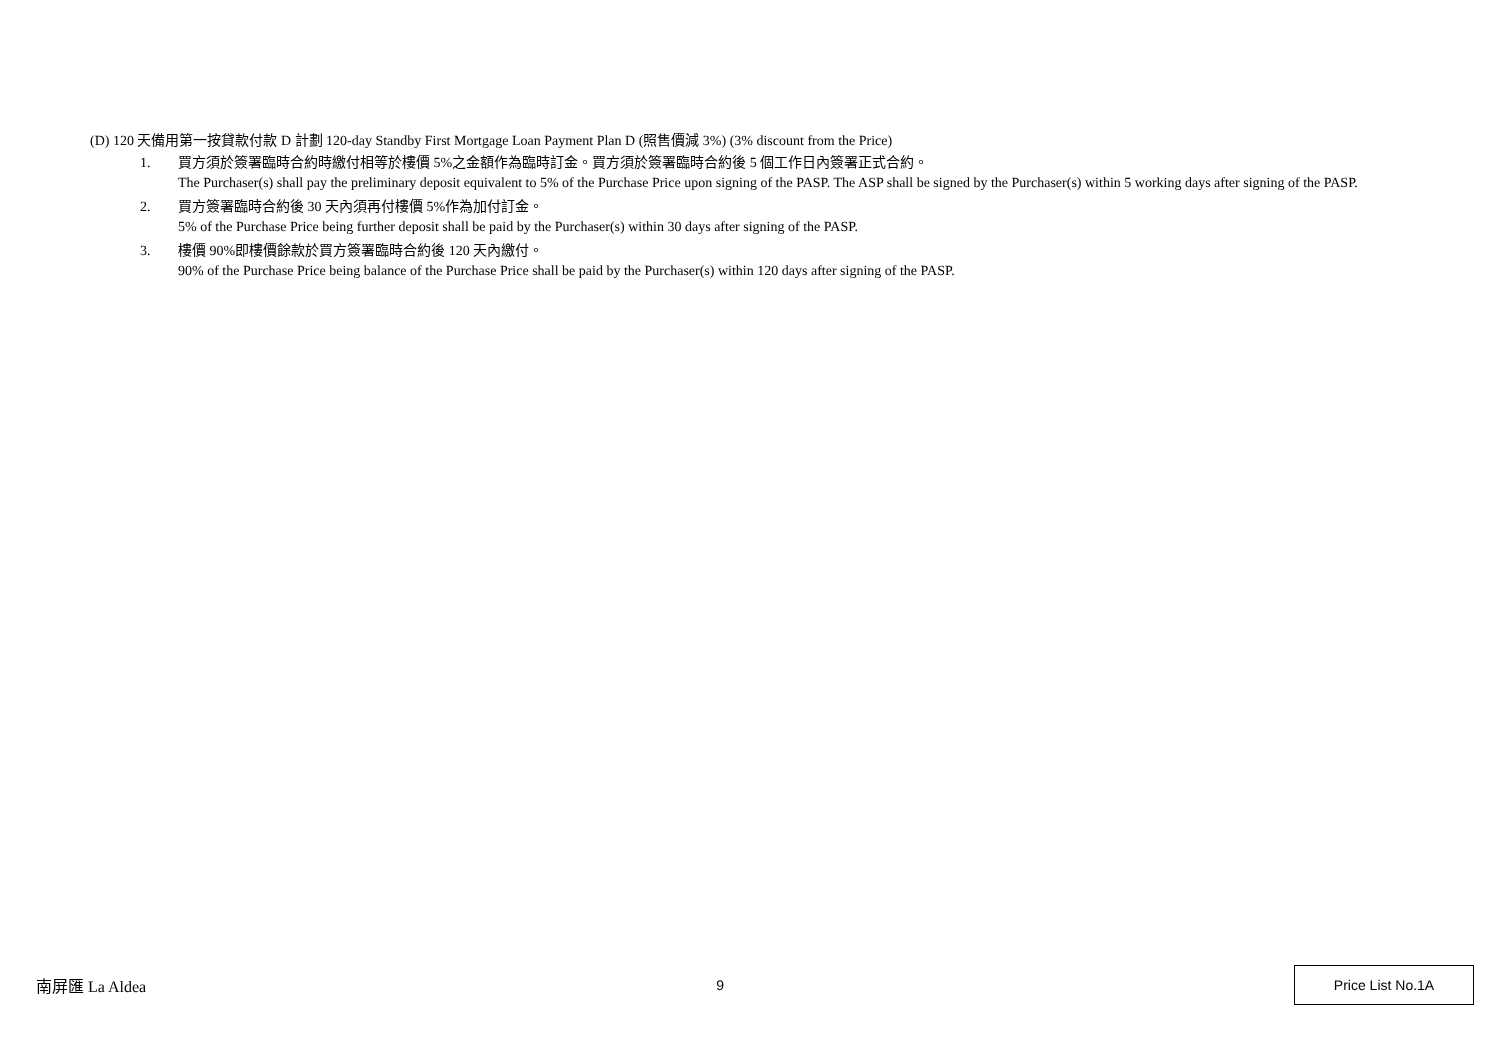(D) 120 天備用第一按貸款付款 D 計劃 120-day Standby First Mortgage Loan Payment Plan D (照售價減 3%) (3% discount from the Price)
1. 買方須於簽署臨時合約時繳付相等於樓價 5%之金額作為臨時訂金。買方須於簽署臨時合約後 5 個工作日內簽署正式合約。
The Purchaser(s) shall pay the preliminary deposit equivalent to 5% of the Purchase Price upon signing of the PASP. The ASP shall be signed by the Purchaser(s) within 5 working days after signing of the PASP.
2. 買方簽署臨時合約後 30 天內須再付樓價 5%作為加付訂金。
5% of the Purchase Price being further deposit shall be paid by the Purchaser(s) within 30 days after signing of the PASP.
3. 樓價 90%即樓價餘款於買方簽署臨時合約後 120 天內繳付。
90% of the Purchase Price being balance of the Purchase Price shall be paid by the Purchaser(s) within 120 days after signing of the PASP.
南屏匯 La Aldea 9
Price List No.1A